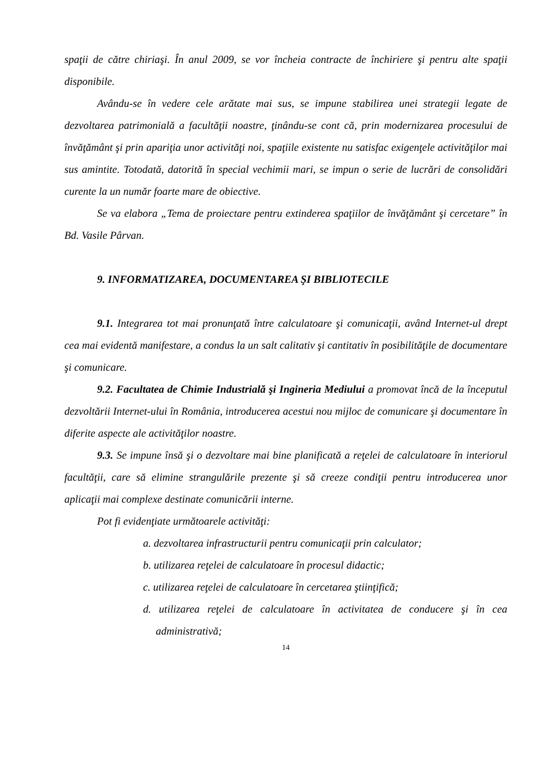spaţii de către chiriaşi. În anul 2009, se vor încheia contracte de închiriere şi pentru alte spaţii disponibile.
Avându-se în vedere cele arătate mai sus, se impune stabilirea unei strategii legate de dezvoltarea patrimonială a facultăţii noastre, ţinându-se cont că, prin modernizarea procesului de învăţământ şi prin apariţia unor activităţi noi, spaţiile existente nu satisfac exigenţele activităţilor mai sus amintite. Totodată, datorită în special vechimii mari, se impun o serie de lucrări de consolidări curente la un număr foarte mare de obiective.
Se va elabora „Tema de proiectare pentru extinderea spaţiilor de învăţământ şi cercetare” în Bd. Vasile Pârvan.
9. INFORMATIZAREA, DOCUMENTAREA ŞI BIBLIOTECILE
9.1. Integrarea tot mai pronunţată între calculatoare şi comunicaţii, având Internet-ul drept cea mai evidentă manifestare, a condus la un salt calitativ şi cantitativ în posibilităţile de documentare şi comunicare.
9.2. Facultatea de Chimie Industrială şi Ingineria Mediului a promovat încă de la începutul dezvoltării Internet-ului în România, introducerea acestui nou mijloc de comunicare şi documentare în diferite aspecte ale activităţilor noastre.
9.3. Se impune însă şi o dezvoltare mai bine planificată a reţelei de calculatoare în interiorul facultăţii, care să elimine strangulările prezente şi să creeze condiţii pentru introducerea unor aplicaţii mai complexe destinate comunicării interne.
Pot fi evidenţiate următoarele activităţi:
a. dezvoltarea infrastructurii pentru comunicaţii prin calculator;
b. utilizarea reţelei de calculatoare în procesul didactic;
c. utilizarea reţelei de calculatoare în cercetarea ştiinţifică;
d. utilizarea reţelei de calculatoare în activitatea de conducere şi în cea administrativă;
14